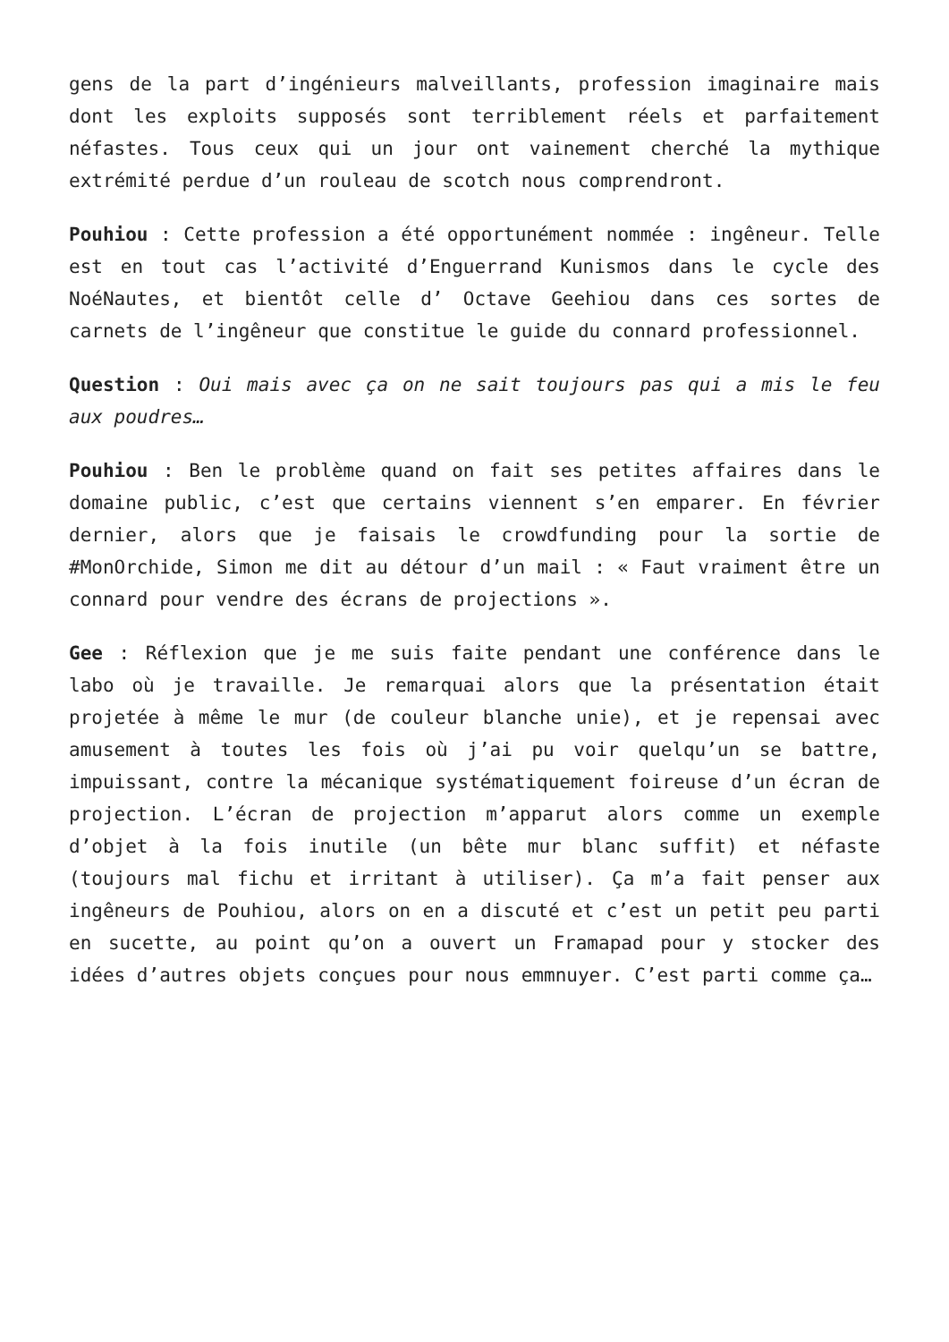gens de la part d’ingénieurs malveillants, profession imaginaire mais dont les exploits supposés sont terriblement réels et parfaitement néfastes. Tous ceux qui un jour ont vainement cherché la mythique extrémité perdue d’un rouleau de scotch nous comprendront.
Pouhiou : Cette profession a été opportunément nommée : ingêneur. Telle est en tout cas l’activité d’Enguerrand Kunismos dans le cycle des NoéNautes, et bientôt celle d’ Octave Geehiou dans ces sortes de carnets de l’ingêneur que constitue le guide du connard professionnel.
Question : Oui mais avec ça on ne sait toujours pas qui a mis le feu aux poudres…
Pouhiou : Ben le problème quand on fait ses petites affaires dans le domaine public, c’est que certains viennent s’en emparer. En février dernier, alors que je faisais le crowdfunding pour la sortie de #MonOrchide, Simon me dit au détour d’un mail : « Faut vraiment être un connard pour vendre des écrans de projections ».
Gee : Réflexion que je me suis faite pendant une conférence dans le labo où je travaille. Je remarquai alors que la présentation était projetée à même le mur (de couleur blanche unie), et je repensai avec amusement à toutes les fois où j’ai pu voir quelqu’un se battre, impuissant, contre la mécanique systématiquement foireuse d’un écran de projection. L’écran de projection m’apparut alors comme un exemple d’objet à la fois inutile (un bête mur blanc suffit) et néfaste (toujours mal fichu et irritant à utiliser). Ça m’a fait penser aux ingêneurs de Pouhiou, alors on en a discuté et c’est un petit peu parti en sucette, au point qu’on a ouvert un Framapad pour y stocker des idées d’autres objets conçues pour nous emm­nuyer. C’est parti comme ça…